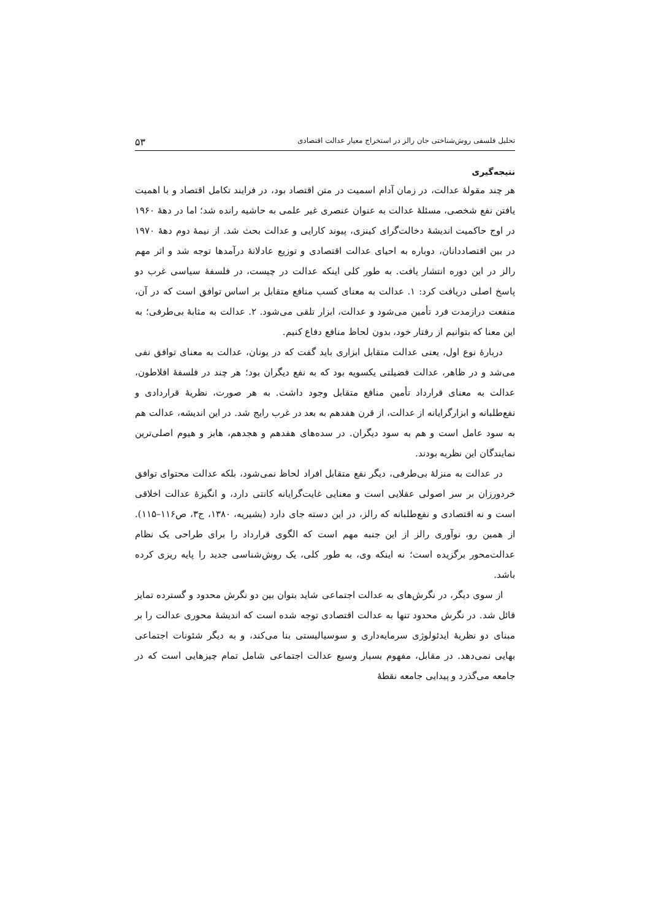تحلیل فلسفی روش‌شناختی جان رالز در استخراج معیار عدالت اقتصادی ۵۳
نتیجه‌گیری
هر چند مقولهٔ عدالت، در زمان آدام اسمیت در متن اقتصاد بود، در فرایند تکامل اقتصاد و با اهمیت یافتن نفع شخصی، مسئلهٔ عدالت به عنوان عنصری غیر علمی به حاشیه رانده شد؛ اما در دههٔ ۱۹۶۰ در اوج حاکمیت اندیشهٔ دخالت‌گرای کینزی، پیوند کارایی و عدالت بحث شد. از نیمهٔ دوم دههٔ ۱۹۷۰ در بین اقتصاددانان، دوباره به احیای عدالت اقتصادی و توزیع عادلانهٔ درآمدها توجه شد و اثر مهم رالز در این دوره انتشار یافت. به طور کلی اینکه عدالت در چیست، در فلسفهٔ سیاسی غرب دو پاسخ اصلی دریافت کرد: ۱. عدالت به معنای کسب منافع متقابل بر اساس توافق است که در آن، منفعت درازمدت فرد تأمین می‌شود و عدالت، ابزار تلقی می‌شود. ۲. عدالت به مثابهٔ بی‌طرفی؛ به این معنا که بتوانیم از رفتار خود، بدون لحاظ منافع دفاع کنیم.
دربارهٔ نوع اول، یعنی عدالت متقابل ابزاری باید گفت که در یونان، عدالت به معنای توافق نفی می‌شد و در ظاهر، عدالت فضیلتی یکسویه بود که به نفع دیگران بود؛ هر چند در فلسفهٔ افلاطون، عدالت به معنای قرارداد تأمین منافع متقابل وجود داشت. به هر صورت، نظریهٔ قراردادی و نفع‌طلبانه و ابزارگرایانه از عدالت، از قرن هفدهم به بعد در غرب رایج شد. در این اندیشه، عدالت هم به سود عامل است و هم به سود دیگران. در سده‌های هفدهم و هجدهم، هابز و هیوم اصلی‌ترین نمایندگان این نظریه بودند.
در عدالت به منزلهٔ بی‌طرفی، دیگر نفع متقابل افراد لحاظ نمی‌شود، بلکه عدالت محتوای توافق خردورزان بر سر اصولی عقلایی است و معنایی غایت‌گرایانه کانتی دارد، و انگیزهٔ عدالت اخلاقی است و نه اقتصادی و نفع‌طلبانه که رالز، در این دسته جای دارد (بشیریه، ۱۳۸۰، ج۳، ص۱۱۶–۱۱۵). از همین رو، نوآوری رالز از این جنبه مهم است که الگوی قرارداد را برای طراحی یک نظام عدالت‌محور برگزیده است؛ نه اینکه وی، به طور کلی، یک روش‌شناسی جدید را پایه ریزی کرده باشد.
از سوی دیگر، در نگرش‌های به عدالت اجتماعی شاید بتوان بین دو نگرش محدود و گسترده تمایز قائل شد. در نگرش محدود تنها به عدالت اقتصادی توجه شده است که اندیشهٔ محوری عدالت را بر مبنای دو نظریهٔ ایدئولوژی سرمایه‌داری و سوسیالیستی بنا می‌کند، و به دیگر شئونات اجتماعی بهایی نمی‌دهد. در مقابل، مفهوم بسیار وسیع عدالت اجتماعی شامل تمام چیزهایی است که در جامعه می‌گذرد و پیدایی جامعه نقطهٔ